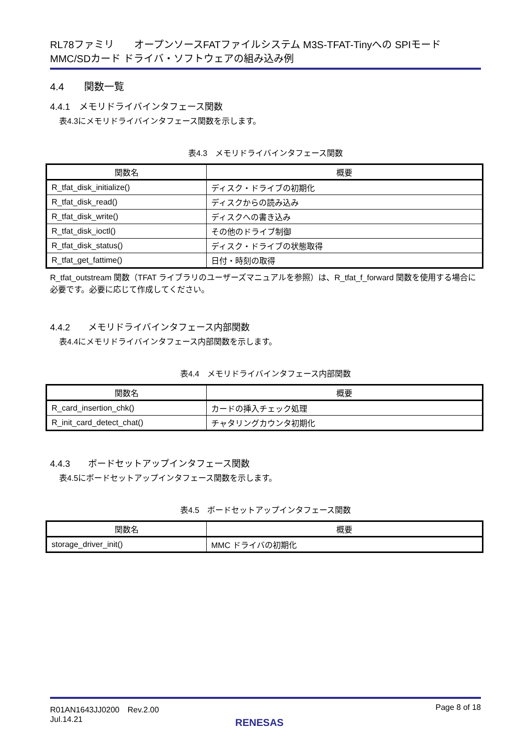RL78ファミリ　　オープンソースFATファイルシステム M3S-TFAT-Tinyへの SPIモード MMC/SDカード ドライバ・ソフトウェアの組み込み例
4.4　　関数一覧
4.4.1　メモリドライバインタフェース関数
表4.3にメモリドライバインタフェース関数を示します。
表4.3　メモリドライバインタフェース関数
| 関数名 | 概要 |
| --- | --- |
| R_tfat_disk_initialize() | ディスク・ドライブの初期化 |
| R_tfat_disk_read() | ディスクからの読み込み |
| R_tfat_disk_write() | ディスクへの書き込み |
| R_tfat_disk_ioctl() | その他のドライブ制御 |
| R_tfat_disk_status() | ディスク・ドライブの状態取得 |
| R_tfat_get_fattime() | 日付・時刻の取得 |
R_tfat_outstream 関数（TFAT ライブラリのユーザーズマニュアルを参照）は、R_tfat_f_forward 関数を使用する場合に必要です。必要に応じて作成してください。
4.4.2　　メモリドライバインタフェース内部関数
表4.4にメモリドライバインタフェース内部関数を示します。
表4.4　メモリドライバインタフェース内部関数
| 関数名 | 概要 |
| --- | --- |
| R_card_insertion_chk() | カードの挿入チェック処理 |
| R_init_card_detect_chat() | チャタリングカウンタ初期化 |
4.4.3　　ボードセットアップインタフェース関数
表4.5にボードセットアップインタフェース関数を示します。
表4.5　ボードセットアップインタフェース関数
| 関数名 | 概要 |
| --- | --- |
| storage_driver_init() | MMC ドライバの初期化 |
R01AN1643JJ0200　Rev.2.00
Jul.14.21
Page 8 of 18
RENESAS